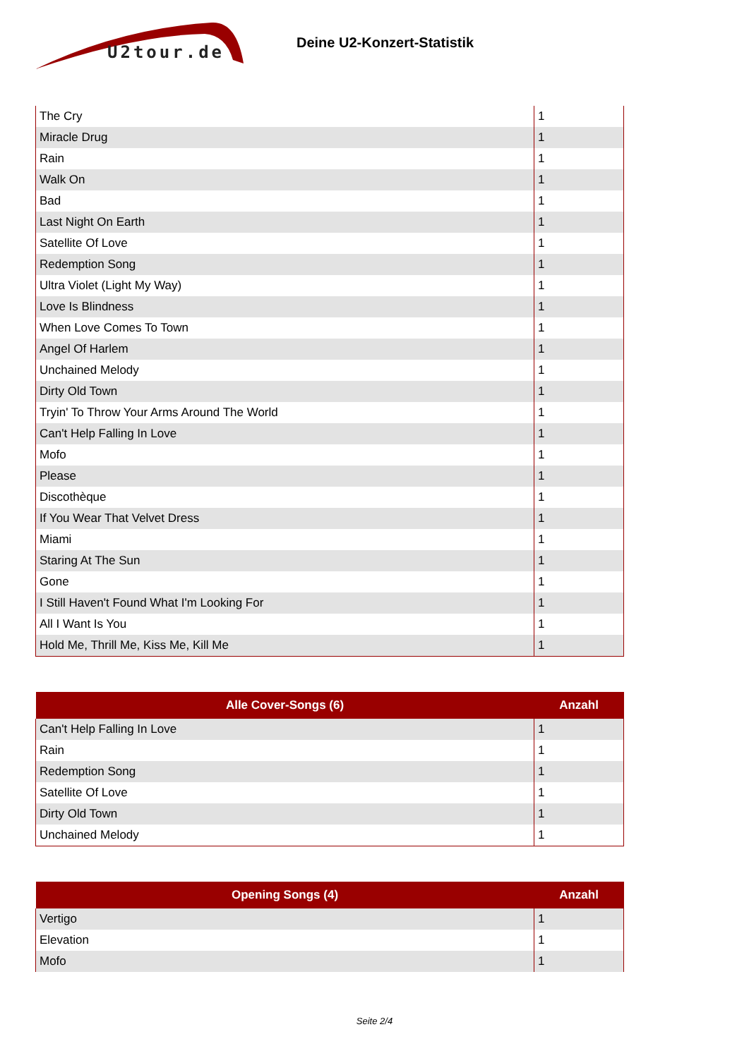U2tour.de
Deine U2-Konzert-Statistik
| The Cry | 1 |
| Miracle Drug | 1 |
| Rain | 1 |
| Walk On | 1 |
| Bad | 1 |
| Last Night On Earth | 1 |
| Satellite Of Love | 1 |
| Redemption Song | 1 |
| Ultra Violet (Light My Way) | 1 |
| Love Is Blindness | 1 |
| When Love Comes To Town | 1 |
| Angel Of Harlem | 1 |
| Unchained Melody | 1 |
| Dirty Old Town | 1 |
| Tryin' To Throw Your Arms Around The World | 1 |
| Can't Help Falling In Love | 1 |
| Mofo | 1 |
| Please | 1 |
| Discothèque | 1 |
| If You Wear That Velvet Dress | 1 |
| Miami | 1 |
| Staring At The Sun | 1 |
| Gone | 1 |
| I Still Haven't Found What I'm Looking For | 1 |
| All I Want Is You | 1 |
| Hold Me, Thrill Me, Kiss Me, Kill Me | 1 |
| Alle Cover-Songs (6) | Anzahl |
| --- | --- |
| Can't Help Falling In Love | 1 |
| Rain | 1 |
| Redemption Song | 1 |
| Satellite Of Love | 1 |
| Dirty Old Town | 1 |
| Unchained Melody | 1 |
| Opening Songs (4) | Anzahl |
| --- | --- |
| Vertigo | 1 |
| Elevation | 1 |
| Mofo | 1 |
Seite 2/4